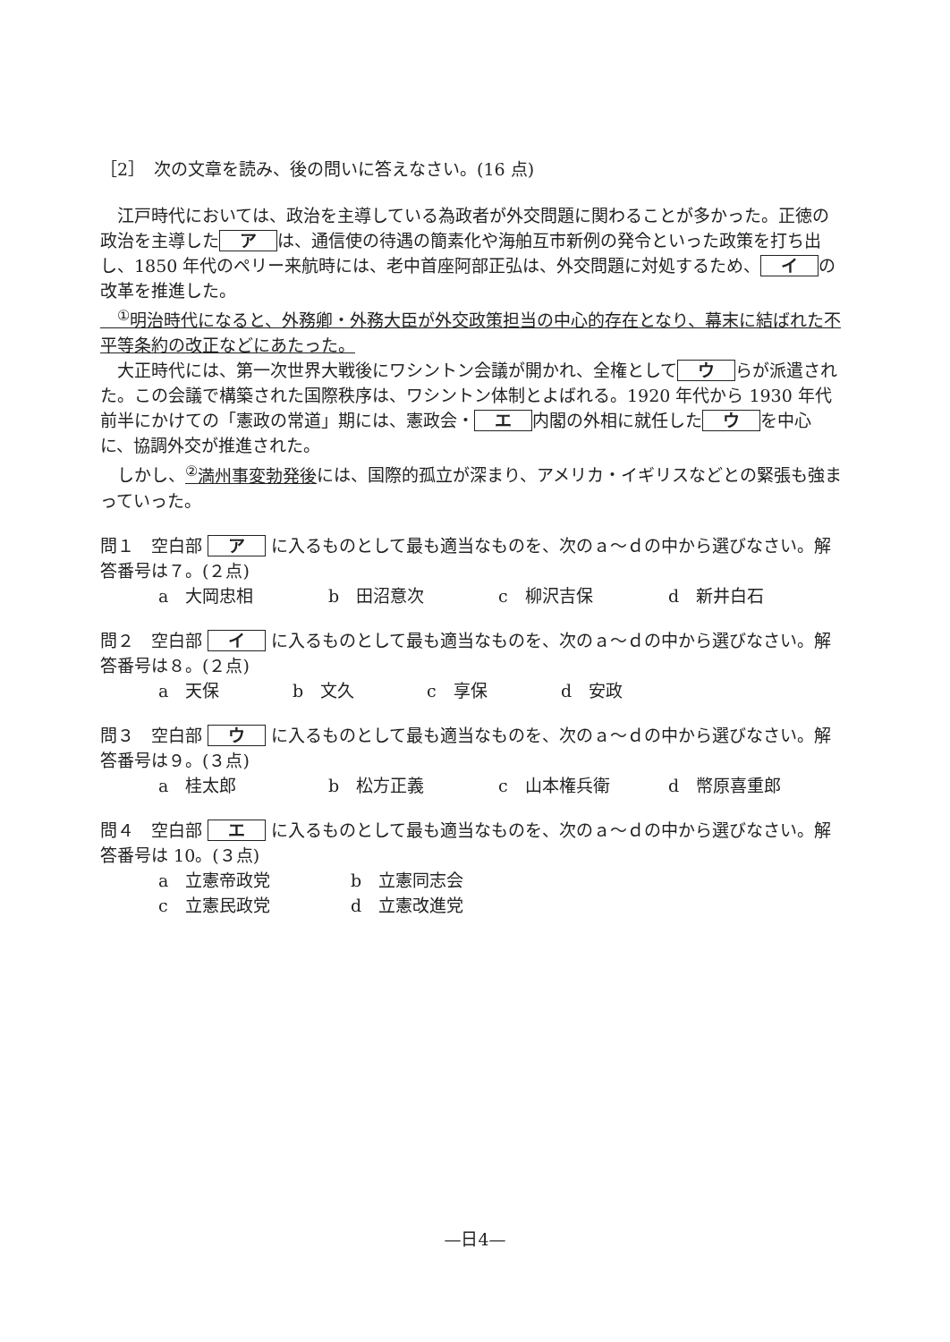［2］　次の文章を読み、後の問いに答えなさい。(16 点)
　江戸時代においては、政治を主導している為政者が外交問題に関わることが多かった。正徳の政治を主導した ア は、通信使の待遇の簡素化や海舶互市新例の発令といった政策を打ち出し、1850 年代のペリー来航時には、老中首座阿部正弘は、外交問題に対処するため、 イ の改革を推進した。
　<sup>①</sup>明治時代になると、外務卿・外務大臣が外交政策担当の中心的存在となり、幕末に結ばれた不平等条約の改正などにあたった。
　大正時代には、第一次世界大戦後にワシントン会議が開かれ、全権として ウ らが派遣された。この会議で構築された国際秩序は、ワシントン体制とよばれる。1920 年代から 1930 年代前半にかけての「憲政の常道」期には、憲政会・ エ 内閣の外相に就任した ウ を中心に、協調外交が推進された。
　しかし、<sup>②</sup>満州事変勃発後には、国際的孤立が深まり、アメリカ・イギリスなどとの緊張も強まっていった。
問１　空白部 ア に入るものとして最も適当なものを、次のａ～ｄの中から選びなさい。解答番号は７。(２点)
a　大岡忠相 b　田沼意次 c　柳沢吉保 d　新井白石
問２　空白部 イ に入るものとして最も適当なものを、次のａ～ｄの中から選びなさい。解答番号は８。(２点)
a　天保 b　文久 c　享保 d　安政
問３　空白部 ウ に入るものとして最も適当なものを、次のａ～ｄの中から選びなさい。解答番号は９。(３点)
a　桂太郎 b　松方正義 c　山本権兵衛 d　幣原喜重郎
問４　空白部 エ に入るものとして最も適当なものを、次のａ～ｄの中から選びなさい。解答番号は 10。(３点)
a　立憲帝政党 b　立憲同志会
c　立憲民政党 d　立憲改進党
—日4—